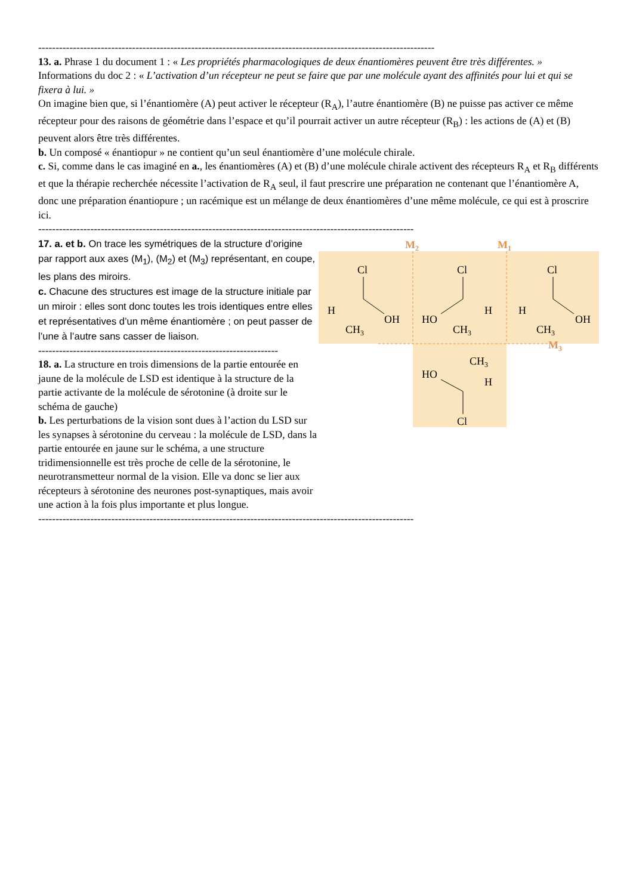------------------------------------------------------------------------------------------------------------------
13. a. Phrase 1 du document 1 : « Les propriétés pharmacologiques de deux énantiomères peuvent être très différentes. »
Informations du doc 2 : « L’activation d’un récepteur ne peut se faire que par une molécule ayant des affinités pour lui et qui se fixera à lui. »
On imagine bien que, si l’énantiomère (A) peut activer le récepteur (R<sub>A</sub>), l’autre énantiomère (B) ne puisse pas activer ce même récepteur pour des raisons de géométrie dans l’espace et qu’il pourrait activer un autre récepteur (R<sub>B</sub>) : les actions de (A) et (B) peuvent alors être très différentes.
b. Un composé « énantiopur » ne contient qu’un seul énantiomère d’une molécule chirale.
c. Si, comme dans le cas imaginé en a., les énantiomères (A) et (B) d’une molécule chirale activent des récepteurs R<sub>A</sub> et R<sub>B</sub> différents et que la thérapie recherchée nécessite l’activation de R<sub>A</sub> seul, il faut prescrire une préparation ne contenant que l’énantiomère A, donc une préparation énantiopure ; un racémique est un mélange de deux énantiomères d’une même molécule, ce qui est à proscrire ici.
------------------------------------------------------------------------------------------------------------
17. a. et b. On trace les symétriques de la structure d’origine par rapport aux axes (M<sub>1</sub>), (M<sub>2</sub>) et (M<sub>3</sub>) représentant, en coupe, les plans des miroirs.
c. Chacune des structures est image de la structure initiale par un miroir : elles sont donc toutes les trois identiques entre elles et représentatives d’un même énantiomère ; on peut passer de l’une à l’autre sans casser de liaison.
---------------------------------------------------------------------
18. a. La structure en trois dimensions de la partie entourée en jaune de la molécule de LSD est identique à la structure de la partie activante de la molécule de sérotonine (à droite sur le schéma de gauche)
b. Les perturbations de la vision sont dues à l’action du LSD sur les synapses à sérotonine du cerveau : la molécule de LSD, dans la partie entourée en jaune sur le schéma, a une structure tridimensionnelle est très proche de celle de la sérotonine, le neurotransmetteur normal de la vision. Elle va donc se lier aux récepteurs à sérotonine des neurones post-synaptiques, mais avoir une action à la fois plus importante et plus longue.
M2
M1
M3
Cl
H
OH
CH3
Cl
HO
H
CH3
Cl
H
OH
CH3
CH3
HO
H
Cl
------------------------------------------------------------------------------------------------------------